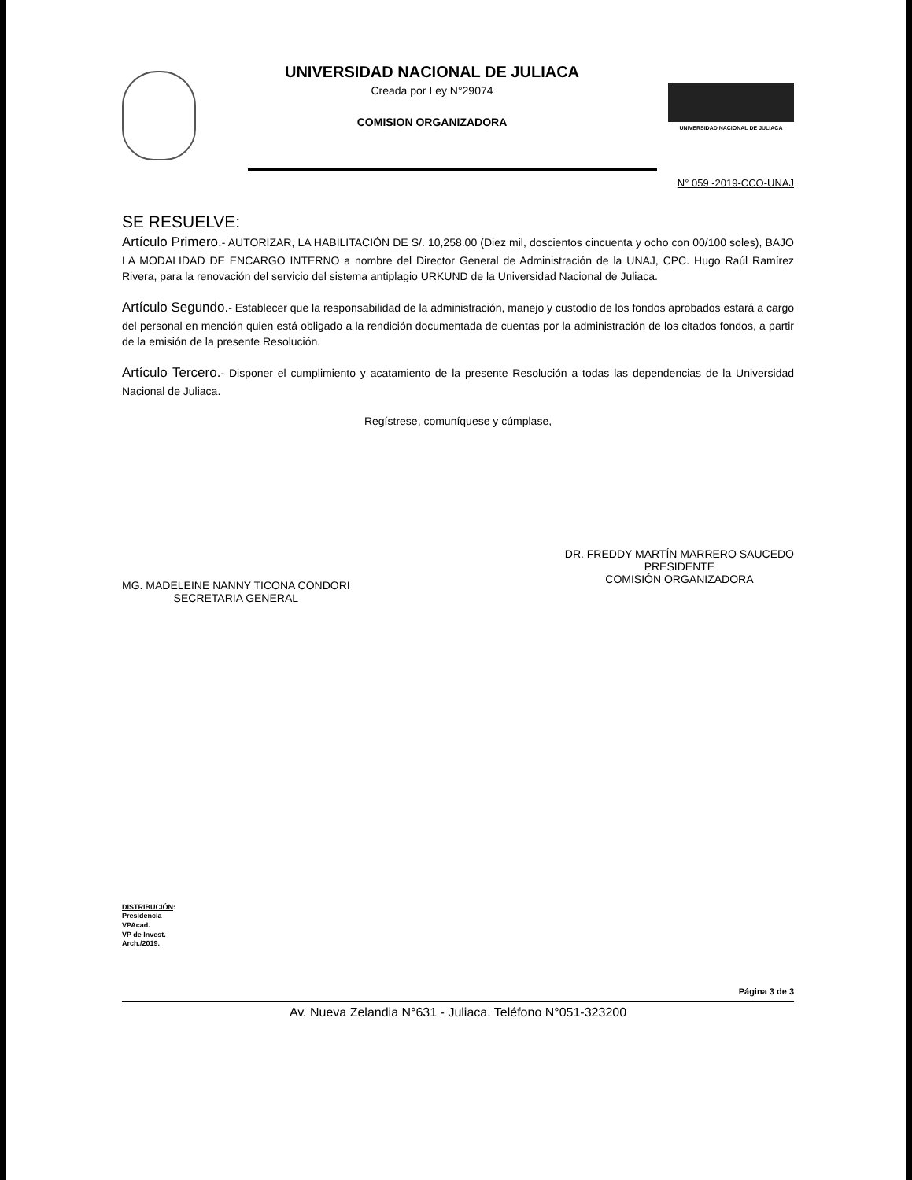UNIVERSIDAD NACIONAL DE JULIACA
Creada por Ley N°29074
COMISION ORGANIZADORA
UNIVERSIDAD NACIONAL DE JULIACA
N° 059 -2019-CCO-UNAJ
SE RESUELVE:
Artículo Primero.- AUTORIZAR, LA HABILITACIÓN DE S/. 10,258.00 (Diez mil, doscientos cincuenta y ocho con 00/100 soles), BAJO LA MODALIDAD DE ENCARGO INTERNO a nombre del Director General de Administración de la UNAJ, CPC. Hugo Raúl Ramírez Rivera, para la renovación del servicio del sistema antiplagio URKUND de la Universidad Nacional de Juliaca.
Artículo Segundo.- Establecer que la responsabilidad de la administración, manejo y custodio de los fondos aprobados estará a cargo del personal en mención quien está obligado a la rendición documentada de cuentas por la administración de los citados fondos, a partir de la emisión de la presente Resolución.
Artículo Tercero.- Disponer el cumplimiento y acatamiento de la presente Resolución a todas las dependencias de la Universidad Nacional de Juliaca.
Regístrese, comuníquese y cúmplase,
MG. MADELEINE NANNY TICONA CONDORI
SECRETARIA GENERAL
DR. FREDDY MARTÍN MARRERO SAUCEDO
PRESIDENTE
COMISIÓN ORGANIZADORA
DISTRIBUCIÓN:
Presidencia
VPAcad.
VP de Invest.
Arch./2019.
Página 3 de 3
Av. Nueva Zelandia N°631 - Juliaca. Teléfono N°051-323200